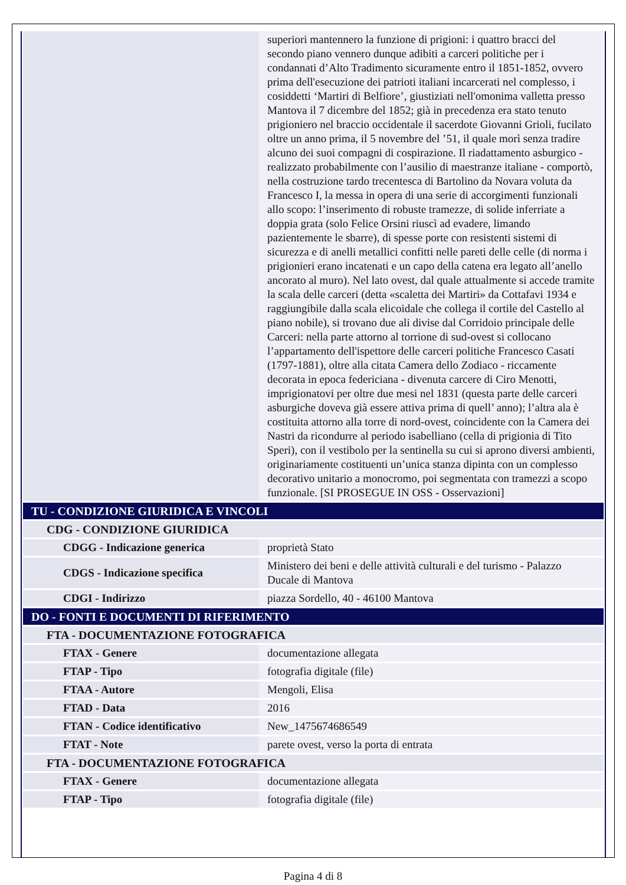| | superiori mantennero la funzione di prigioni: i quattro bracci del secondo piano vennero dunque adibiti a carceri politiche per i condannati d’Alto Tradimento sicuramente entro il 1851-1852, ovvero prima dell'esecuzione dei patrioti italiani incarcerati nel complesso, i cosiddetti ‘Martiri di Belfiore’, giustiziati nell'omonima valletta presso Mantova il 7 dicembre del 1852; già in precedenza era stato tenuto prigioniero nel braccio occidentale il sacerdote Giovanni Grioli, fucilato oltre un anno prima, il 5 novembre del ’51, il quale morì senza tradire alcuno dei suoi compagni di cospirazione. Il riadattamento asburgico - realizzato probabilmente con l’ausilio di maestranze italiane - comportò, nella costruzione tardo trecentesca di Bartolino da Novara voluta da Francesco I, la messa in opera di una serie di accorgimenti funzionali allo scopo: l’inserimento di robuste tramezze, di solide inferriate a doppia grata (solo Felice Orsini riuscì ad evadere, limando pazientemente le sbarre), di spesse porte con resistenti sistemi di sicurezza e di anelli metallici confitti nelle pareti delle celle (di norma i prigionieri erano incatenati e un capo della catena era legato all’anello ancorato al muro). Nel lato ovest, dal quale attualmente si accede tramite la scala delle carceri (detta «scaletta dei Martiri» da Cottafavi 1934 e raggiungibile dalla scala elicoidale che collega il cortile del Castello al piano nobile), si trovano due ali divise dal Corridoio principale delle Carceri: nella parte attorno al torrione di sud-ovest si collocano l’appartamento dell'ispettore delle carceri politiche Francesco Casati (1797-1881), oltre alla citata Camera dello Zodiaco - riccamente decorata in epoca federiciana - divenuta carcere di Ciro Menotti, imprigionatovi per oltre due mesi nel 1831 (questa parte delle carceri asburgiche doveva già essere attiva prima di quell’ anno); l’altra ala è costituita attorno alla torre di nord-ovest, coincidente con la Camera dei Nastri da ricondurre al periodo isabelliano (cella di prigionia di Tito Speri), con il vestibolo per la sentinella su cui si aprono diversi ambienti, originariamente costituenti un’unica stanza dipinta con un complesso decorativo unitario a monocromo, poi segmentata con tramezzi a scopo funzionale. [SI PROSEGUE IN OSS - Osservazioni] |
| TU - CONDIZIONE GIURIDICA E VINCOLI | |
| CDG - CONDIZIONE GIURIDICA | |
| CDGG - Indicazione generica | proprietà Stato |
| CDGS - Indicazione specifica | Ministero dei beni e delle attività culturali e del turismo - Palazzo Ducale di Mantova |
| CDGI - Indirizzo | piazza Sordello, 40 - 46100 Mantova |
| DO - FONTI E DOCUMENTI DI RIFERIMENTO | |
| FTA - DOCUMENTAZIONE FOTOGRAFICA | |
| FTAX - Genere | documentazione allegata |
| FTAP - Tipo | fotografia digitale (file) |
| FTAA - Autore | Mengoli, Elisa |
| FTAD - Data | 2016 |
| FTAN - Codice identificativo | New_1475674686549 |
| FTAT - Note | parete ovest, verso la porta di entrata |
| FTA - DOCUMENTAZIONE FOTOGRAFICA | |
| FTAX - Genere | documentazione allegata |
| FTAP - Tipo | fotografia digitale (file) |
Pagina 4 di 8